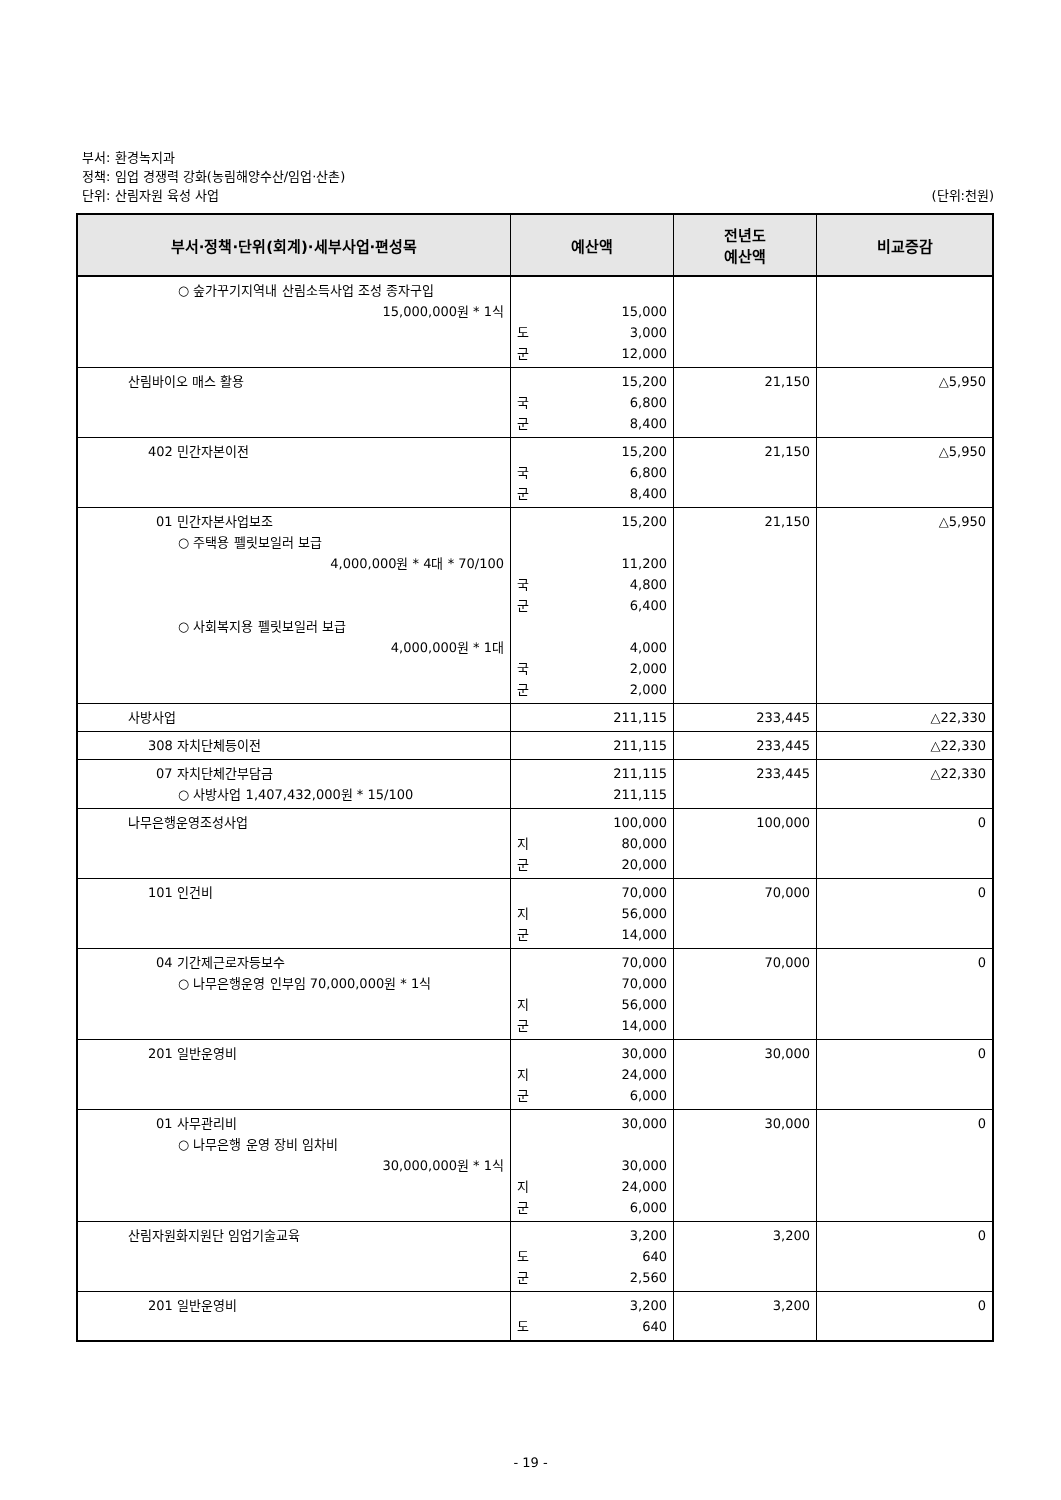부서: 환경녹지과
정책: 임업 경쟁력 강화(농림해양수산/임업·산촌)
단위: 산림자원 육성 사업 (단위:천원)
| 부서·정책·단위(회계)·세부사업·편성목 | 예산액 | 전년도 예산액 | 비교증감 |
| --- | --- | --- | --- |
| ○ 숲가꾸기지역내 산림소득사업 조성 종자구입 15,000,000원 * 1식 | 15,000 도 3,000 군 12,000 | | |
| 산림바이오 매스 활용 | 15,200 국 6,800 군 8,400 | 21,150 | △5,950 |
| 402 민간자본이전 | 15,200 국 6,800 군 8,400 | 21,150 | △5,950 |
| 01 민간자본사업보조 ○ 주택용 펠릿보일러 보급 4,000,000원 * 4대 * 70/100 ○ 사회복지용 펠릿보일러 보급 4,000,000원 * 1대 | 15,200 11,200 국 4,800 군 6,400 4,000 국 2,000 군 2,000 | 21,150 | △5,950 |
| 사방사업 | 211,115 | 233,445 | △22,330 |
| 308 자치단체등이전 | 211,115 | 233,445 | △22,330 |
| 07 자치단체간부담금 ○ 사방사업 1,407,432,000원 * 15/100 | 211,115 211,115 | 233,445 | △22,330 |
| 나무은행운영조성사업 | 100,000 지 80,000 군 20,000 | 100,000 | 0 |
| 101 인건비 | 70,000 지 56,000 군 14,000 | 70,000 | 0 |
| 04 기간제근로자등보수 ○ 나무은행운영 인부임 70,000,000원 * 1식 | 70,000 70,000 지 56,000 군 14,000 | 70,000 | 0 |
| 201 일반운영비 | 30,000 지 24,000 군 6,000 | 30,000 | 0 |
| 01 사무관리비 ○ 나무은행 운영 장비 임차비 30,000,000원 * 1식 | 30,000 30,000 지 24,000 군 6,000 | 30,000 | 0 |
| 산림자원화지원단 임업기술교육 | 3,200 도 640 군 2,560 | 3,200 | 0 |
| 201 일반운영비 | 3,200 도 640 | 3,200 | 0 |
- 19 -